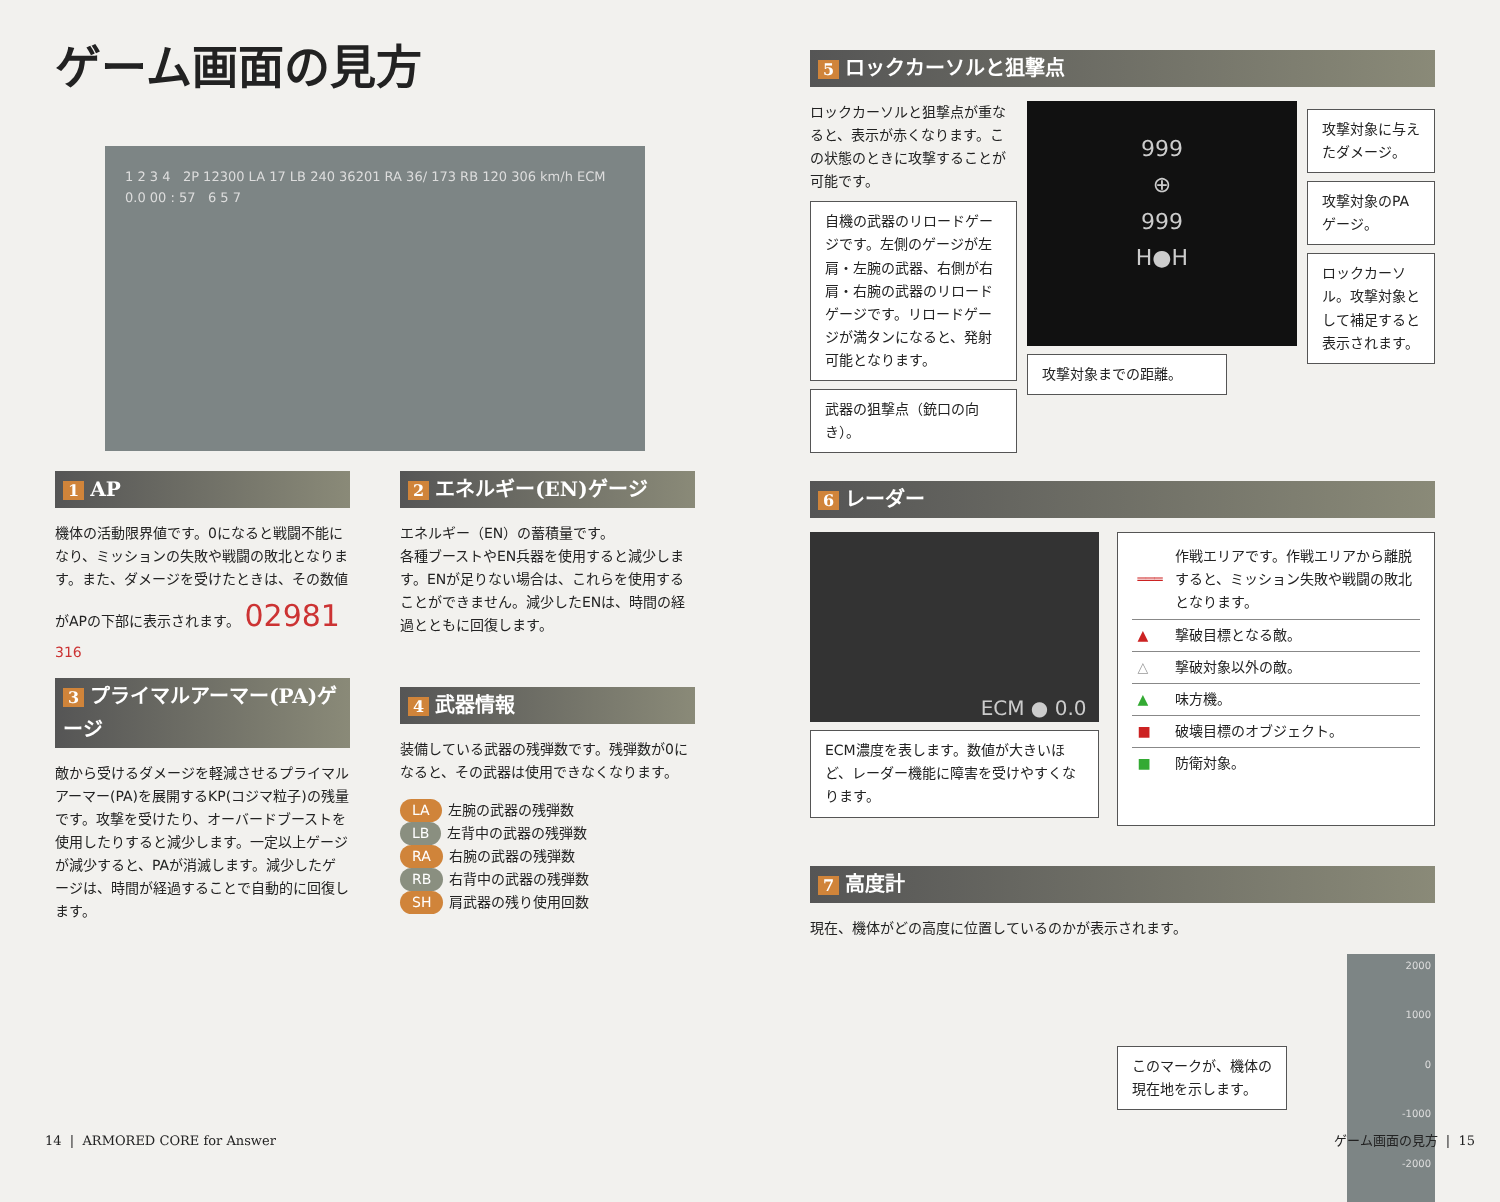ゲーム画面の見方
1 2 3 4 2P 12300 LA 17 LB 240 36201 RA 36/ 173 RB 120 306 km/h ECM 0.0 00 : 57 6 5 7
1 AP
機体の活動限界値です。0になると戦闘不能になり、ミッションの失敗や戦闘の敗北となります。また、ダメージを受けたときは、その数値がAPの下部に表示されます。 02981 316
3 プライマルアーマー(PA)ゲージ
敵から受けるダメージを軽減させるプライマルアーマー(PA)を展開するKP(コジマ粒子)の残量です。攻撃を受けたり、オーバードブーストを使用したりすると減少します。一定以上ゲージが減少すると、PAが消滅します。減少したゲージは、時間が経過することで自動的に回復します。
2 エネルギー(EN)ゲージ
エネルギー（EN）の蓄積量です。
各種ブーストやEN兵器を使用すると減少します。ENが足りない場合は、これらを使用することができません。減少したENは、時間の経過とともに回復します。
4 武器情報
装備している武器の残弾数です。残弾数が0になると、その武器は使用できなくなります。
LA 左腕の武器の残弾数
LB 左背中の武器の残弾数
RA 右腕の武器の残弾数
RB 右背中の武器の残弾数
SH 肩武器の残り使用回数
5 ロックカーソルと狙撃点
ロックカーソルと狙撃点が重なると、表示が赤くなります。この状態のときに攻撃することが可能です。
自機の武器のリロードゲージです。左側のゲージが左肩・左腕の武器、右側が右肩・右腕の武器のリロードゲージです。リロードゲージが満タンになると、発射可能となります。
武器の狙撃点（銃口の向き）。
999
⊕
999
H●H
攻撃対象までの距離。
攻撃対象に与えたダメージ。
攻撃対象のPAゲージ。
ロックカーソル。攻撃対象として補足すると表示されます。
6 レーダー
ECM ● 0.0
ECM濃度を表します。数値が大きいほど、レーダー機能に障害を受けやすくなります。
| ═══ | 作戦エリアです。作戦エリアから離脱すると、ミッション失敗や戦闘の敗北となります。 |
| ▲ | 撃破目標となる敵。 |
| △ | 撃破対象以外の敵。 |
| ▲ | 味方機。 |
| ■ | 破壊目標のオブジェクト。 |
| ■ | 防衛対象。 |
7 高度計
現在、機体がどの高度に位置しているのかが表示されます。
このマークが、機体の
現在地を示します。
2000
1000
0
-1000
-2000
14 | ARMORED CORE for Answer ゲーム画面の見方 | 15